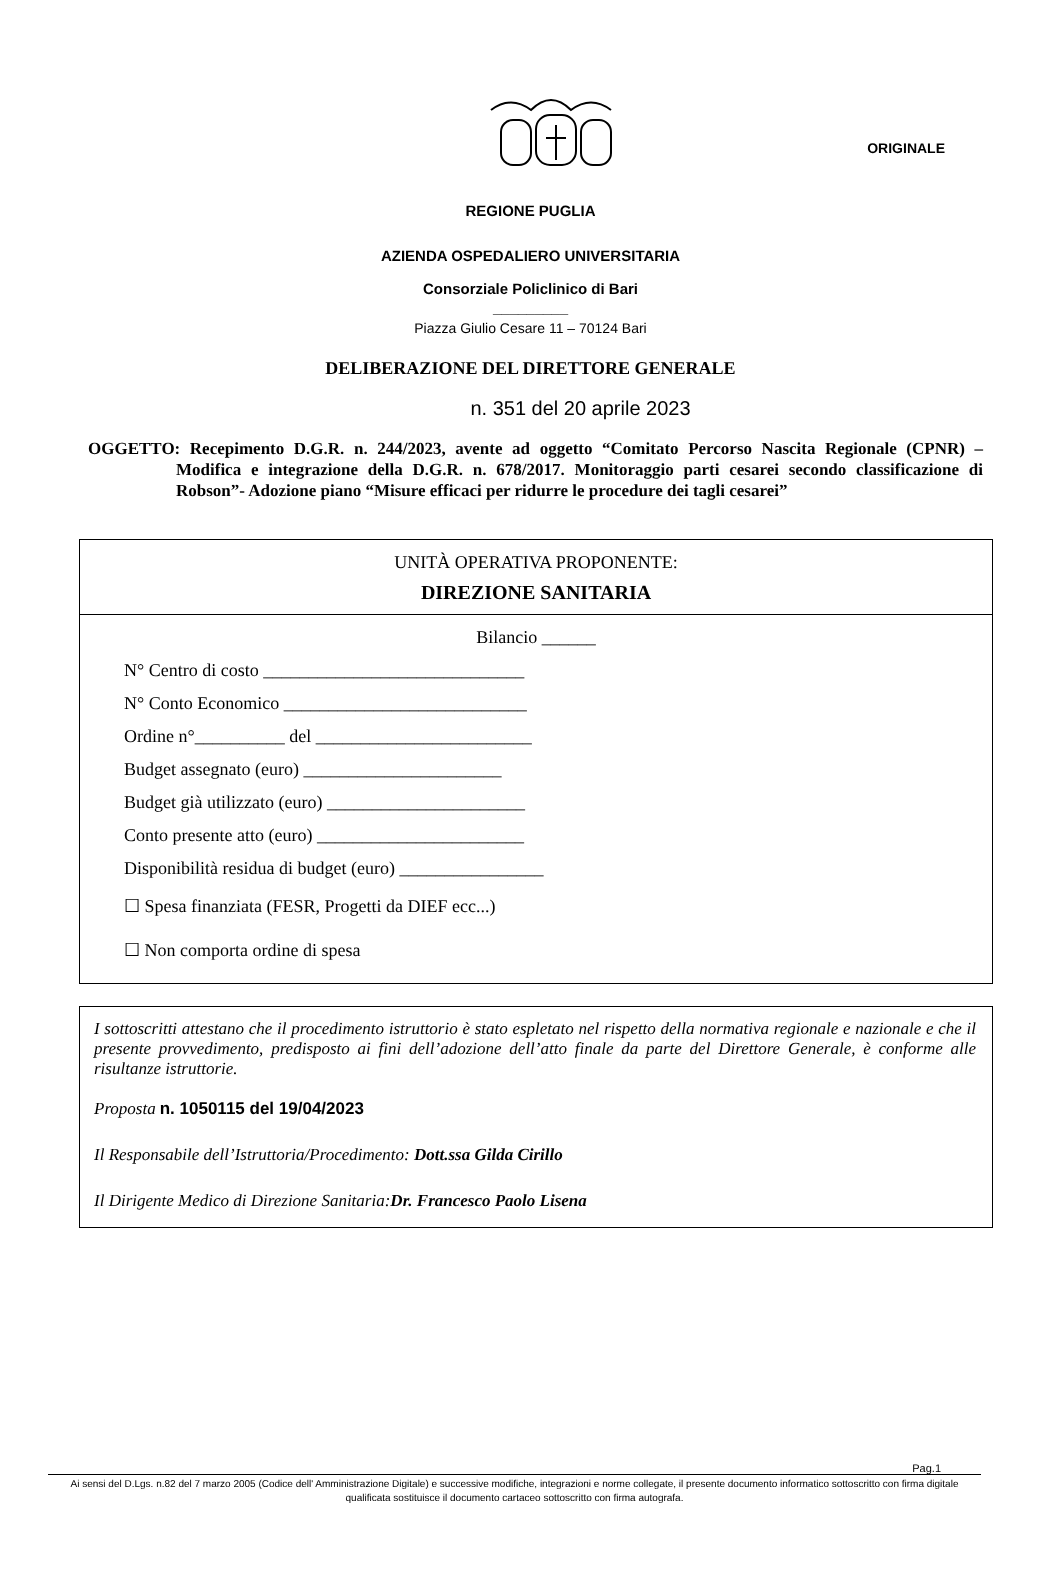ORIGINALE
REGIONE PUGLIA
AZIENDA OSPEDALIERO UNIVERSITARIA
Consorziale Policlinico di Bari
_________
Piazza Giulio Cesare 11 – 70124 Bari
DELIBERAZIONE DEL DIRETTORE GENERALE
n. 351 del 20 aprile 2023
OGGETTO: Recepimento D.G.R. n. 244/2023, avente ad oggetto “Comitato Percorso Nascita Regionale (CPNR) – Modifica e integrazione della D.G.R. n. 678/2017. Monitoraggio parti cesarei secondo classificazione di Robson”- Adozione piano “Misure efficaci per ridurre le procedure dei tagli cesarei”
UNITÀ OPERATIVA PROPONENTE:
DIREZIONE SANITARIA
Bilancio ______
N° Centro di costo _____________________________
N° Conto Economico ___________________________
Ordine n°__________ del ________________________
Budget assegnato (euro) ______________________
Budget già utilizzato (euro) ______________________
Conto presente atto (euro) _______________________
Disponibilità residua di budget (euro) ________________
☐ Spesa finanziata (FESR, Progetti da DIEF ecc...)
☐ Non comporta ordine di spesa
I sottoscritti attestano che il procedimento istruttorio è stato espletato nel rispetto della normativa regionale e nazionale e che il presente provvedimento, predisposto ai fini dell’adozione dell’atto finale da parte del Direttore Generale, è conforme alle risultanze istruttorie.
Proposta n. 1050115 del 19/04/2023
Il Responsabile dell’Istruttoria/Procedimento: Dott.ssa Gilda Cirillo
Il Dirigente Medico di Direzione Sanitaria:Dr. Francesco Paolo Lisena
Pag.1
Ai sensi del D.Lgs. n.82 del 7 marzo 2005 (Codice dell' Amministrazione Digitale) e successive modifiche, integrazioni e norme collegate, il presente documento informatico sottoscritto con firma digitale qualificata sostituisce il documento cartaceo sottoscritto con firma autografa.